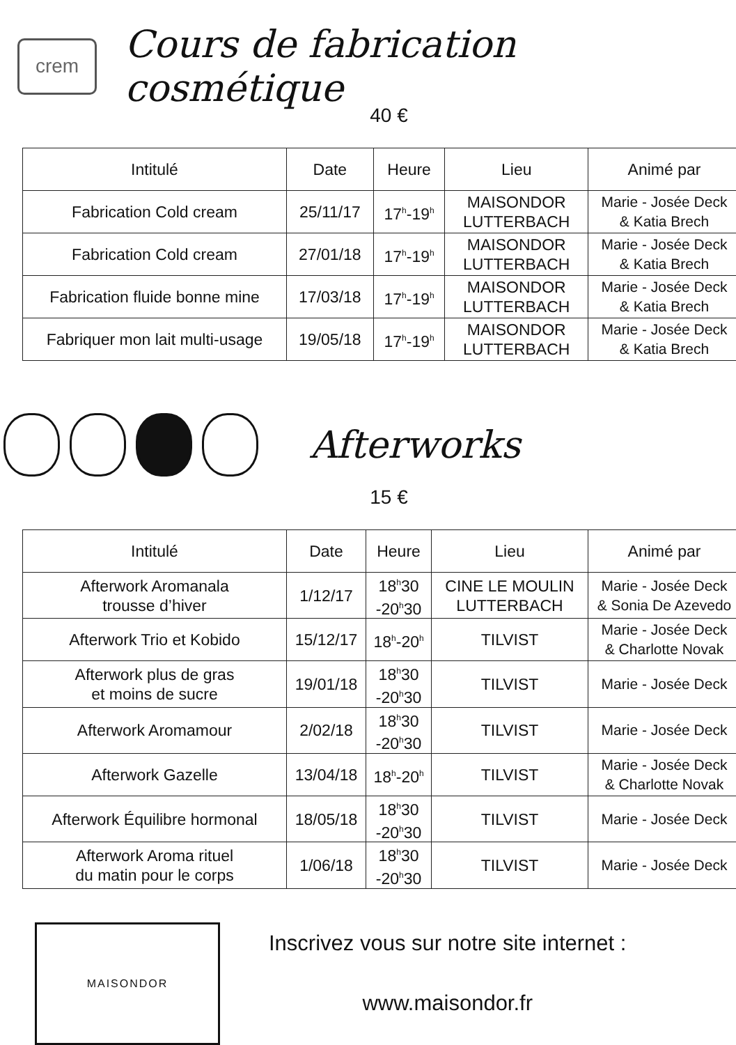crem
Cours de fabrication cosmétique
40 €
| Intitulé | Date | Heure | Lieu | Animé par |
| --- | --- | --- | --- | --- |
| Fabrication Cold cream | 25/11/17 | 17<sup>h</sup>-19<sup>h</sup> | MAISONDOR LUTTERBACH | Marie - Josée Deck & Katia Brech |
| Fabrication Cold cream | 27/01/18 | 17<sup>h</sup>-19<sup>h</sup> | MAISONDOR LUTTERBACH | Marie - Josée Deck & Katia Brech |
| Fabrication fluide bonne mine | 17/03/18 | 17<sup>h</sup>-19<sup>h</sup> | MAISONDOR LUTTERBACH | Marie - Josée Deck & Katia Brech |
| Fabriquer mon lait multi-usage | 19/05/18 | 17<sup>h</sup>-19<sup>h</sup> | MAISONDOR LUTTERBACH | Marie - Josée Deck & Katia Brech |
Afterworks
15 €
| Intitulé | Date | Heure | Lieu | Animé par |
| --- | --- | --- | --- | --- |
| Afterwork Aromanala trousse d’hiver | 1/12/17 | 18<sup>h</sup>30 -20<sup>h</sup>30 | CINE LE MOULIN LUTTERBACH | Marie - Josée Deck & Sonia De Azevedo |
| Afterwork Trio et Kobido | 15/12/17 | 18<sup>h</sup>-20<sup>h</sup> | TILVIST | Marie - Josée Deck & Charlotte Novak |
| Afterwork plus de gras et moins de sucre | 19/01/18 | 18<sup>h</sup>30 -20<sup>h</sup>30 | TILVIST | Marie - Josée Deck |
| Afterwork Aromamour | 2/02/18 | 18<sup>h</sup>30 -20<sup>h</sup>30 | TILVIST | Marie - Josée Deck |
| Afterwork Gazelle | 13/04/18 | 18<sup>h</sup>-20<sup>h</sup> | TILVIST | Marie - Josée Deck & Charlotte Novak |
| Afterwork Équilibre hormonal | 18/05/18 | 18<sup>h</sup>30 -20<sup>h</sup>30 | TILVIST | Marie - Josée Deck |
| Afterwork Aroma rituel du matin pour le corps | 1/06/18 | 18<sup>h</sup>30 -20<sup>h</sup>30 | TILVIST | Marie - Josée Deck |
MAISONDOR
Inscrivez vous sur notre site internet :
www.maisondor.fr